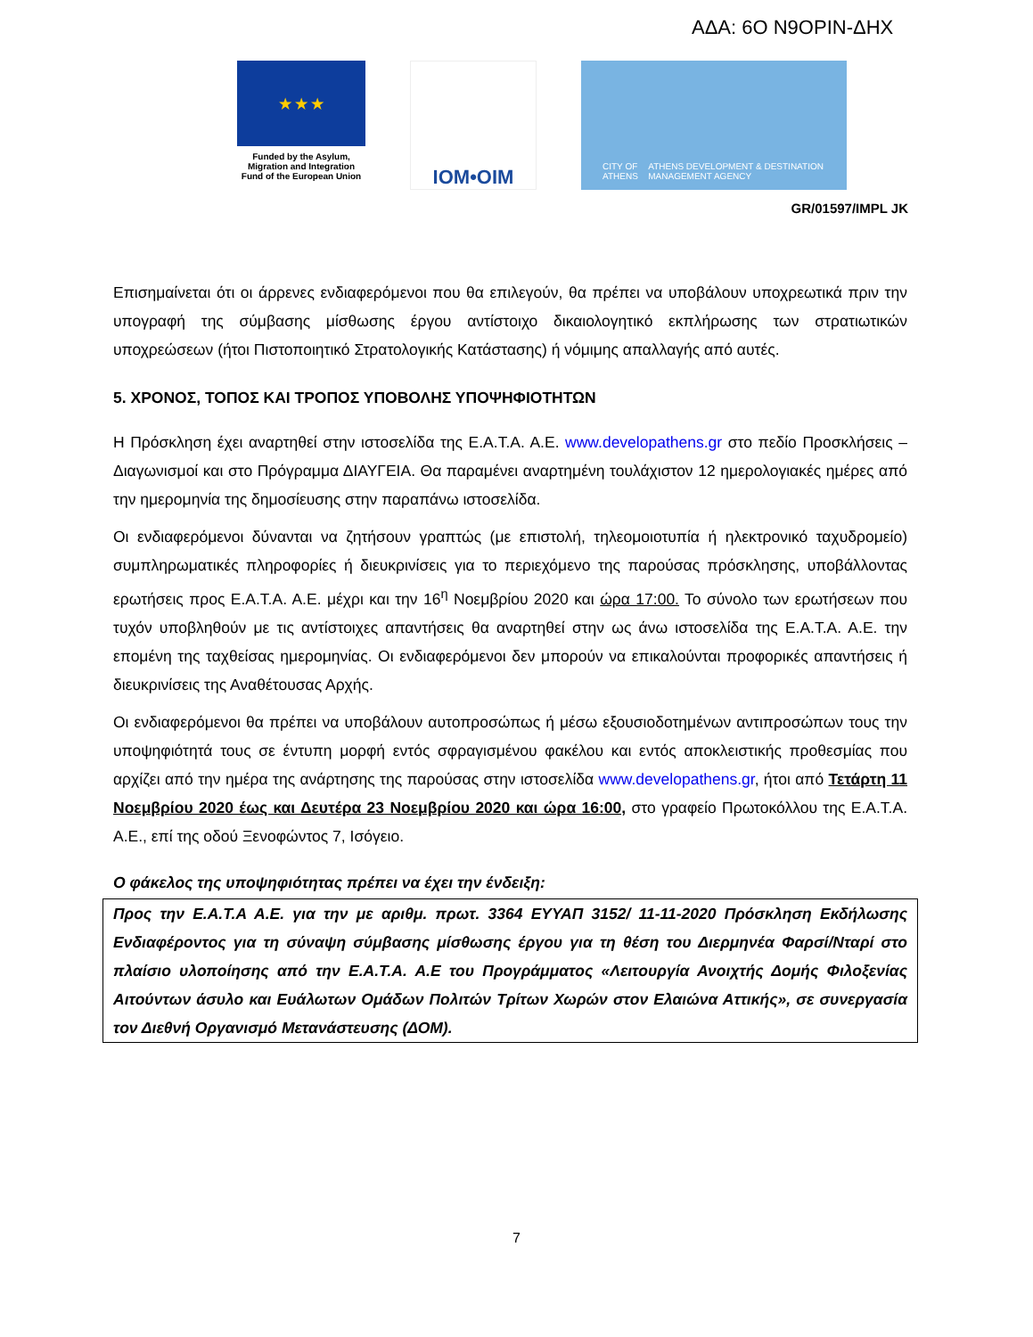ΑΔΑ: 6Ο Ν9ΟΡΙΝ-ΔΗΧ
★ ★ ★
Funded by the Asylum, Migration and Integration Fund of the European Union
IOM•OIM
CITY OF ATHENS ATHENS DEVELOPMENT & DESTINATION MANAGEMENT AGENCY
GR/01597/IMPL JK
Επισημαίνεται ότι οι άρρενες ενδιαφερόμενοι που θα επιλεγούν, θα πρέπει να υποβάλουν υποχρεωτικά πριν την υπογραφή της σύμβασης μίσθωσης έργου αντίστοιχο δικαιολογητικό εκπλήρωσης των στρατιωτικών υποχρεώσεων (ήτοι Πιστοποιητικό Στρατολογικής Κατάστασης) ή νόμιμης απαλλαγής από αυτές.
5. ΧΡΟΝΟΣ, ΤΟΠΟΣ ΚΑΙ ΤΡΟΠΟΣ ΥΠΟΒΟΛΗΣ ΥΠΟΨΗΦΙΟΤΗΤΩΝ
Η Πρόσκληση έχει αναρτηθεί στην ιστοσελίδα της Ε.Α.Τ.Α. Α.Ε. www.developathens.gr στο πεδίο Προσκλήσεις – Διαγωνισμοί και στο Πρόγραμμα ΔΙΑΥΓΕΙΑ. Θα παραμένει αναρτημένη τουλάχιστον 12 ημερολογιακές ημέρες από την ημερομηνία της δημοσίευσης στην παραπάνω ιστοσελίδα.
Οι ενδιαφερόμενοι δύνανται να ζητήσουν γραπτώς (με επιστολή, τηλεομοιοτυπία ή ηλεκτρονικό ταχυδρομείο) συμπληρωματικές πληροφορίες ή διευκρινίσεις για το περιεχόμενο της παρούσας πρόσκλησης, υποβάλλοντας ερωτήσεις προς Ε.Α.Τ.Α. Α.Ε. μέχρι και την 16<sup>η</sup> Νοεμβρίου 2020 και ώρα 17:00. Το σύνολο των ερωτήσεων που τυχόν υποβληθούν με τις αντίστοιχες απαντήσεις θα αναρτηθεί στην ως άνω ιστοσελίδα της Ε.Α.Τ.Α. Α.Ε. την επομένη της ταχθείσας ημερομηνίας. Οι ενδιαφερόμενοι δεν μπορούν να επικαλούνται προφορικές απαντήσεις ή διευκρινίσεις της Αναθέτουσας Αρχής.
Οι ενδιαφερόμενοι θα πρέπει να υποβάλουν αυτοπροσώπως ή μέσω εξουσιοδοτημένων αντιπροσώπων τους την υποψηφιότητά τους σε έντυπη μορφή εντός σφραγισμένου φακέλου και εντός αποκλειστικής προθεσμίας που αρχίζει από την ημέρα της ανάρτησης της παρούσας στην ιστοσελίδα www.developathens.gr, ήτοι από Τετάρτη 11 Νοεμβρίου 2020 έως και Δευτέρα 23 Νοεμβρίου 2020 και ώρα 16:00, στο γραφείο Πρωτοκόλλου της Ε.Α.Τ.Α. Α.Ε., επί της οδού Ξενοφώντος 7, Ισόγειο.
Ο φάκελος της υποψηφιότητας πρέπει να έχει την ένδειξη:
Προς την Ε.Α.Τ.Α Α.Ε. για την με αριθμ. πρωτ. 3364 ΕΥΥΑΠ 3152/ 11-11-2020 Πρόσκληση Εκδήλωσης Ενδιαφέροντος για τη σύναψη σύμβασης μίσθωσης έργου για τη θέση του Διερμηνέα Φαρσί/Νταρί στο πλαίσιο υλοποίησης από την Ε.Α.Τ.Α. Α.Ε του Προγράμματος «Λειτουργία Ανοιχτής Δομής Φιλοξενίας Αιτούντων άσυλο και Ευάλωτων Ομάδων Πολιτών Τρίτων Χωρών στον Ελαιώνα Αττικής», σε συνεργασία τον Διεθνή Οργανισμό Μετανάστευσης (ΔΟΜ).
7